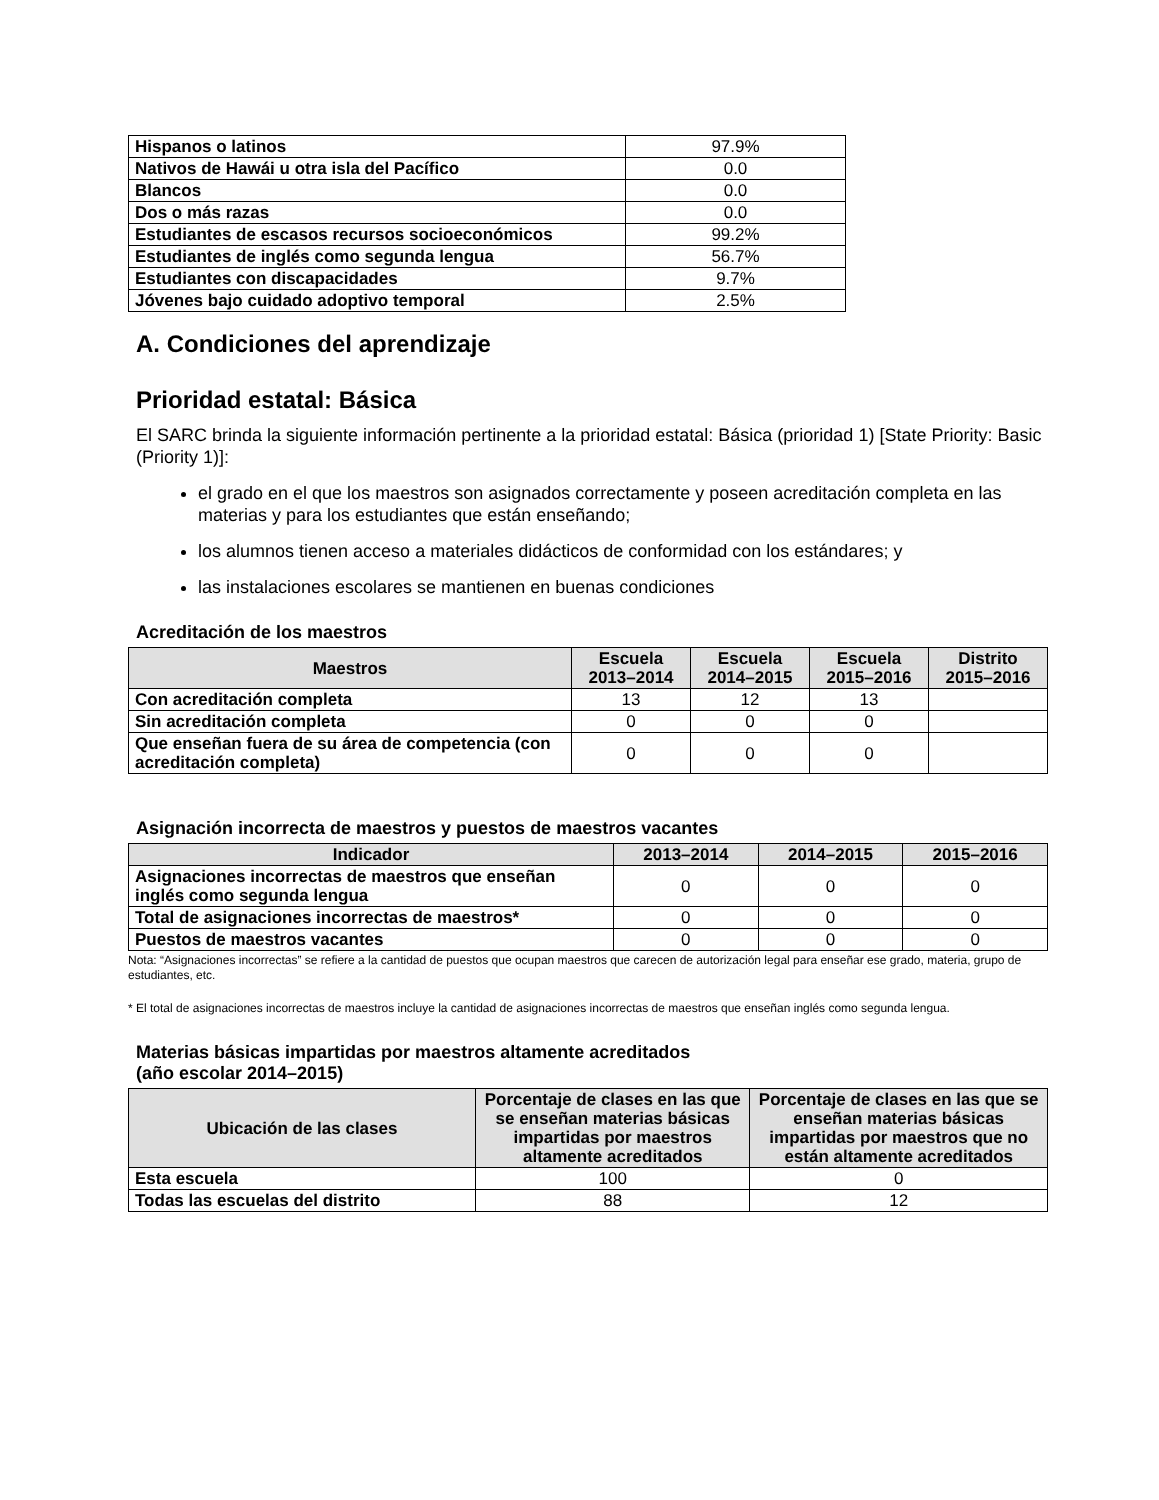| Hispanos o latinos | 97.9% |
| Nativos de Hawái u otra isla del Pacífico | 0.0 |
| Blancos | 0.0 |
| Dos o más razas | 0.0 |
| Estudiantes de escasos recursos socioeconómicos | 99.2% |
| Estudiantes de inglés como segunda lengua | 56.7% |
| Estudiantes con discapacidades | 9.7% |
| Jóvenes bajo cuidado adoptivo temporal | 2.5% |
A. Condiciones del aprendizaje
Prioridad estatal: Básica
El SARC brinda la siguiente información pertinente a la prioridad estatal: Básica (prioridad 1) [State Priority: Basic (Priority 1)]:
el grado en el que los maestros son asignados correctamente y poseen acreditación completa en las materias y para los estudiantes que están enseñando;
los alumnos tienen acceso a materiales didácticos de conformidad con los estándares; y
las instalaciones escolares se mantienen en buenas condiciones
Acreditación de los maestros
| Maestros | Escuela 2013–2014 | Escuela 2014–2015 | Escuela 2015–2016 | Distrito 2015–2016 |
| --- | --- | --- | --- | --- |
| Con acreditación completa | 13 | 12 | 13 | |
| Sin acreditación completa | 0 | 0 | 0 | |
| Que enseñan fuera de su área de competencia (con acreditación completa) | 0 | 0 | 0 | |
Asignación incorrecta de maestros y puestos de maestros vacantes
| Indicador | 2013–2014 | 2014–2015 | 2015–2016 |
| --- | --- | --- | --- |
| Asignaciones incorrectas de maestros que enseñan inglés como segunda lengua | 0 | 0 | 0 |
| Total de asignaciones incorrectas de maestros* | 0 | 0 | 0 |
| Puestos de maestros vacantes | 0 | 0 | 0 |
Nota: “Asignaciones incorrectas” se refiere a la cantidad de puestos que ocupan maestros que carecen de autorización legal para enseñar ese grado, materia, grupo de estudiantes, etc.
* El total de asignaciones incorrectas de maestros incluye la cantidad de asignaciones incorrectas de maestros que enseñan inglés como segunda lengua.
Materias básicas impartidas por maestros altamente acreditados
(año escolar 2014–2015)
| Ubicación de las clases | Porcentaje de clases en las que se enseñan materias básicas impartidas por maestros altamente acreditados | Porcentaje de clases en las que se enseñan materias básicas impartidas por maestros que no están altamente acreditados |
| --- | --- | --- |
| Esta escuela | 100 | 0 |
| Todas las escuelas del distrito | 88 | 12 |